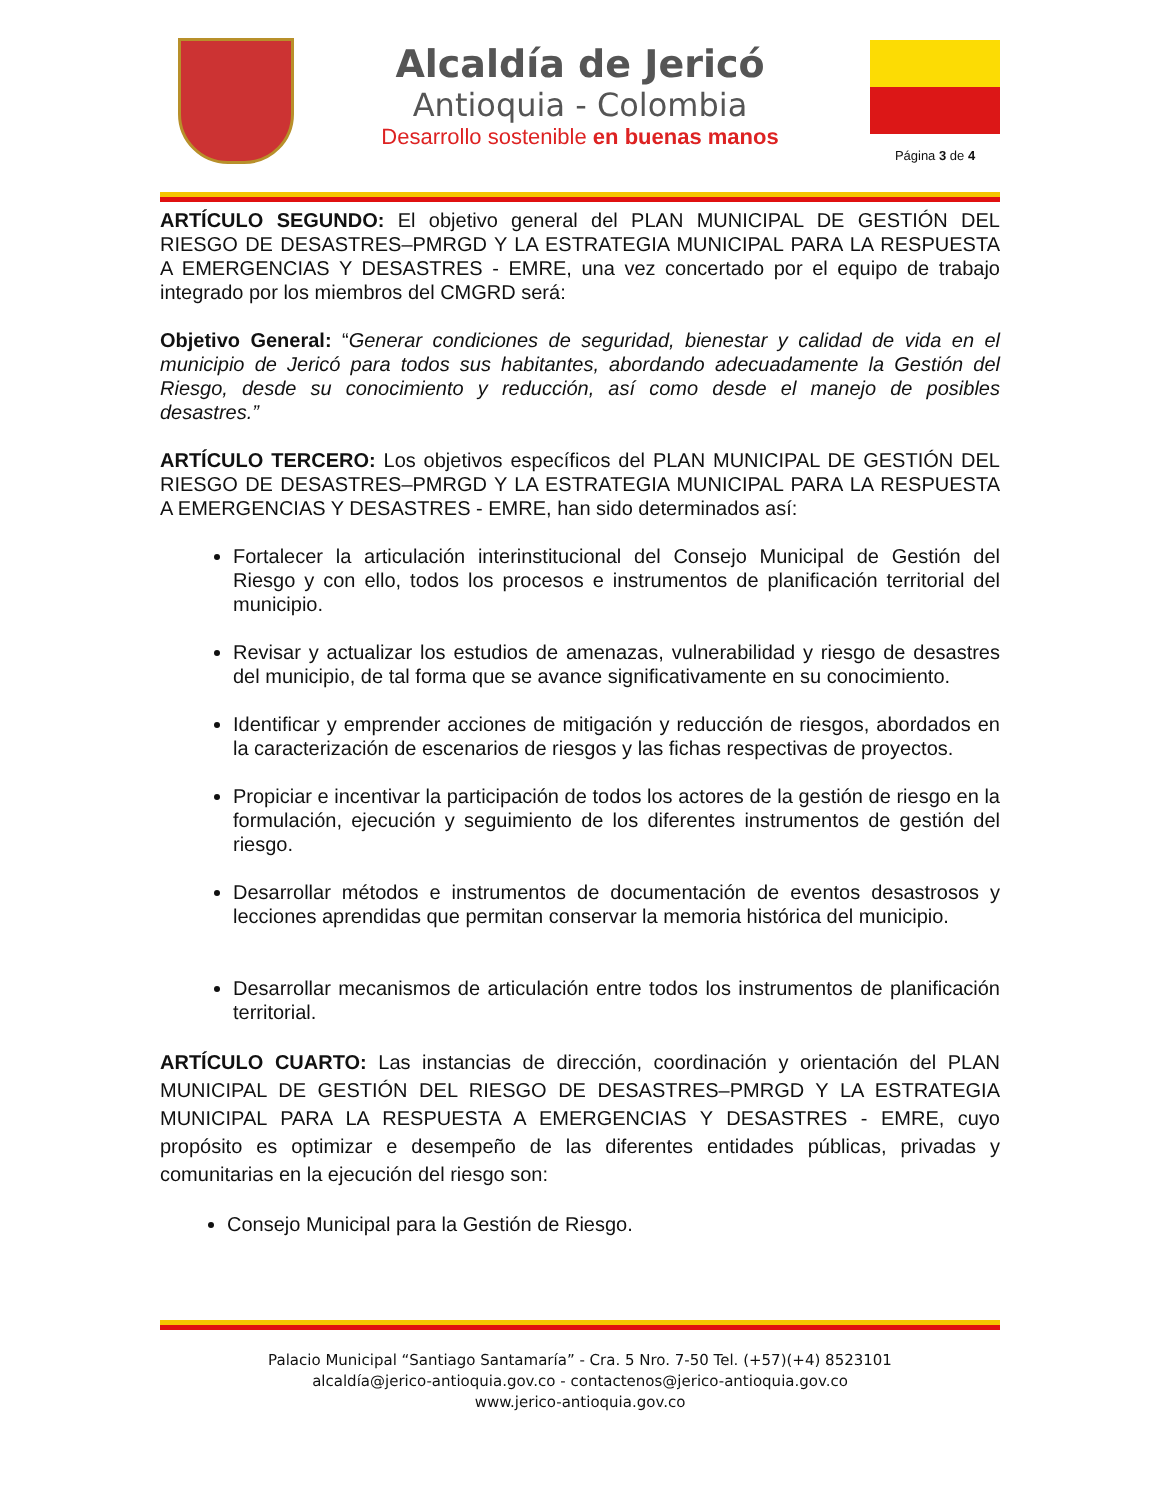Alcaldía de Jericó
Antioquia - Colombia
Desarrollo sostenible en buenas manos
Página 3 de 4
ARTÍCULO SEGUNDO: El objetivo general del PLAN MUNICIPAL DE GESTIÓN DEL RIESGO DE DESASTRES–PMRGD Y LA ESTRATEGIA MUNICIPAL PARA LA RESPUESTA A EMERGENCIAS Y DESASTRES - EMRE, una vez concertado por el equipo de trabajo integrado por los miembros del CMGRD será:
Objetivo General: “Generar condiciones de seguridad, bienestar y calidad de vida en el municipio de Jericó para todos sus habitantes, abordando adecuadamente la Gestión del Riesgo, desde su conocimiento y reducción, así como desde el manejo de posibles desastres.”
ARTÍCULO TERCERO: Los objetivos específicos del PLAN MUNICIPAL DE GESTIÓN DEL RIESGO DE DESASTRES–PMRGD Y LA ESTRATEGIA MUNICIPAL PARA LA RESPUESTA A EMERGENCIAS Y DESASTRES - EMRE, han sido determinados así:
Fortalecer la articulación interinstitucional del Consejo Municipal de Gestión del Riesgo y con ello, todos los procesos e instrumentos de planificación territorial del municipio.
Revisar y actualizar los estudios de amenazas, vulnerabilidad y riesgo de desastres del municipio, de tal forma que se avance significativamente en su conocimiento.
Identificar y emprender acciones de mitigación y reducción de riesgos, abordados en la caracterización de escenarios de riesgos y las fichas respectivas de proyectos.
Propiciar e incentivar la participación de todos los actores de la gestión de riesgo en la formulación, ejecución y seguimiento de los diferentes instrumentos de gestión del riesgo.
Desarrollar métodos e instrumentos de documentación de eventos desastrosos y lecciones aprendidas que permitan conservar la memoria histórica del municipio.
Desarrollar mecanismos de articulación entre todos los instrumentos de planificación territorial.
ARTÍCULO CUARTO: Las instancias de dirección, coordinación y orientación del PLAN MUNICIPAL DE GESTIÓN DEL RIESGO DE DESASTRES–PMRGD Y LA ESTRATEGIA MUNICIPAL PARA LA RESPUESTA A EMERGENCIAS Y DESASTRES - EMRE, cuyo propósito es optimizar e desempeño de las diferentes entidades públicas, privadas y comunitarias en la ejecución del riesgo son:
Consejo Municipal para la Gestión de Riesgo.
Palacio Municipal “Santiago Santamaría” - Cra. 5 Nro. 7-50 Tel. (+57)(+4) 8523101
alcaldía@jerico-antioquia.gov.co - contactenos@jerico-antioquia.gov.co
www.jerico-antioquia.gov.co